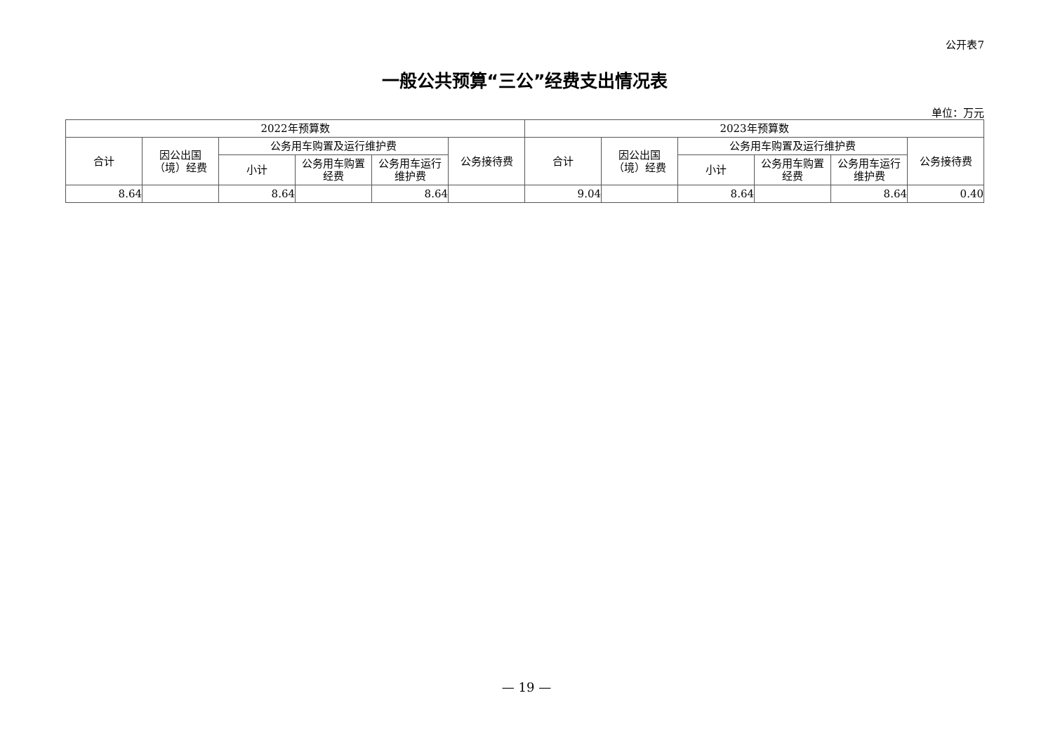公开表7
一般公共预算“三公”经费支出情况表
单位：万元
| 2022年预算数 | | | | | | 2023年预算数 | | | | | |
| --- | --- | --- | --- | --- | --- | --- | --- | --- | --- | --- | --- |
| 合计 | 因公出国 （境）经费 | 公务用车购置及运行维护费 | | | 公务接待费 | 合计 | 因公出国 （境）经费 | 公务用车购置及运行维护费 | | | 公务接待费 |
| | | 小计 | 公务用车购置 经费 | 公务用车运行 维护费 | | | | 小计 | 公务用车购置 经费 | 公务用车运行 维护费 | |
| 8.64 | | 8.64 | | 8.64 | | 9.04 | | 8.64 | | 8.64 | 0.40 |
— 19 —